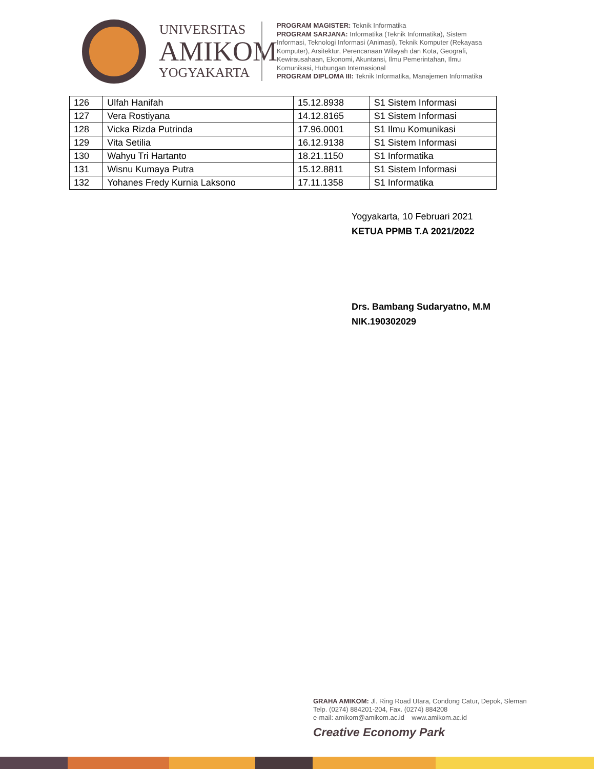UNIVERSITAS
AMIKOM
YOGYAKARTA
PROGRAM MAGISTER: Teknik Informatika
PROGRAM SARJANA: Informatika (Teknik Informatika), Sistem Informasi, Teknologi Informasi (Animasi), Teknik Komputer (Rekayasa Komputer), Arsitektur, Perencanaan Wilayah dan Kota, Geografi, Kewirausahaan, Ekonomi, Akuntansi, Ilmu Pemerintahan, Ilmu Komunikasi, Hubungan Internasional
PROGRAM DIPLOMA III: Teknik Informatika, Manajemen Informatika
| 126 | Ulfah Hanifah | 15.12.8938 | S1 Sistem Informasi |
| 127 | Vera Rostiyana | 14.12.8165 | S1 Sistem Informasi |
| 128 | Vicka Rizda Putrinda | 17.96.0001 | S1 Ilmu Komunikasi |
| 129 | Vita Setilia | 16.12.9138 | S1 Sistem Informasi |
| 130 | Wahyu Tri Hartanto | 18.21.1150 | S1 Informatika |
| 131 | Wisnu Kumaya Putra | 15.12.8811 | S1 Sistem Informasi |
| 132 | Yohanes Fredy Kurnia Laksono | 17.11.1358 | S1 Informatika |
Yogyakarta, 10 Februari 2021
KETUA PPMB T.A 2021/2022
Drs. Bambang Sudaryatno, M.M
NIK.190302029
GRAHA AMIKOM: Jl. Ring Road Utara, Condong Catur, Depok, Sleman
Telp. (0274) 884201-204, Fax. (0274) 884208
e-mail: amikom@amikom.ac.id www.amikom.ac.id
Creative Economy Park